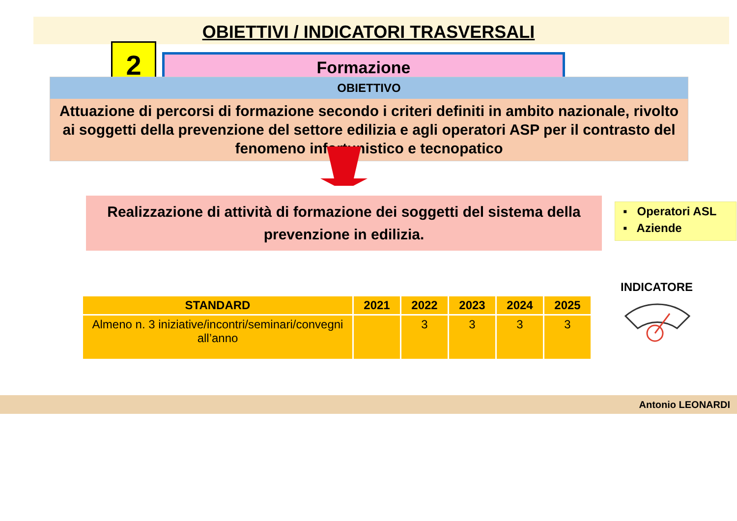OBIETTIVI / INDICATORI TRASVERSALI
2 Formazione
OBIETTIVO
Attuazione di percorsi di formazione secondo i criteri definiti in ambito nazionale, rivolto ai soggetti della prevenzione del settore edilizia e agli operatori ASP per il contrasto del fenomeno infortunistico e tecnopatico
Realizzazione di attività di formazione dei soggetti del sistema della prevenzione in edilizia.
▪ Operatori ASL
▪ Aziende
| STANDARD | 2021 | 2022 | 2023 | 2024 | 2025 |
| --- | --- | --- | --- | --- | --- |
| Almeno n. 3 iniziative/incontri/seminari/convegni all’anno | | 3 | 3 | 3 | 3 |
INDICATORE
Antonio LEONARDI